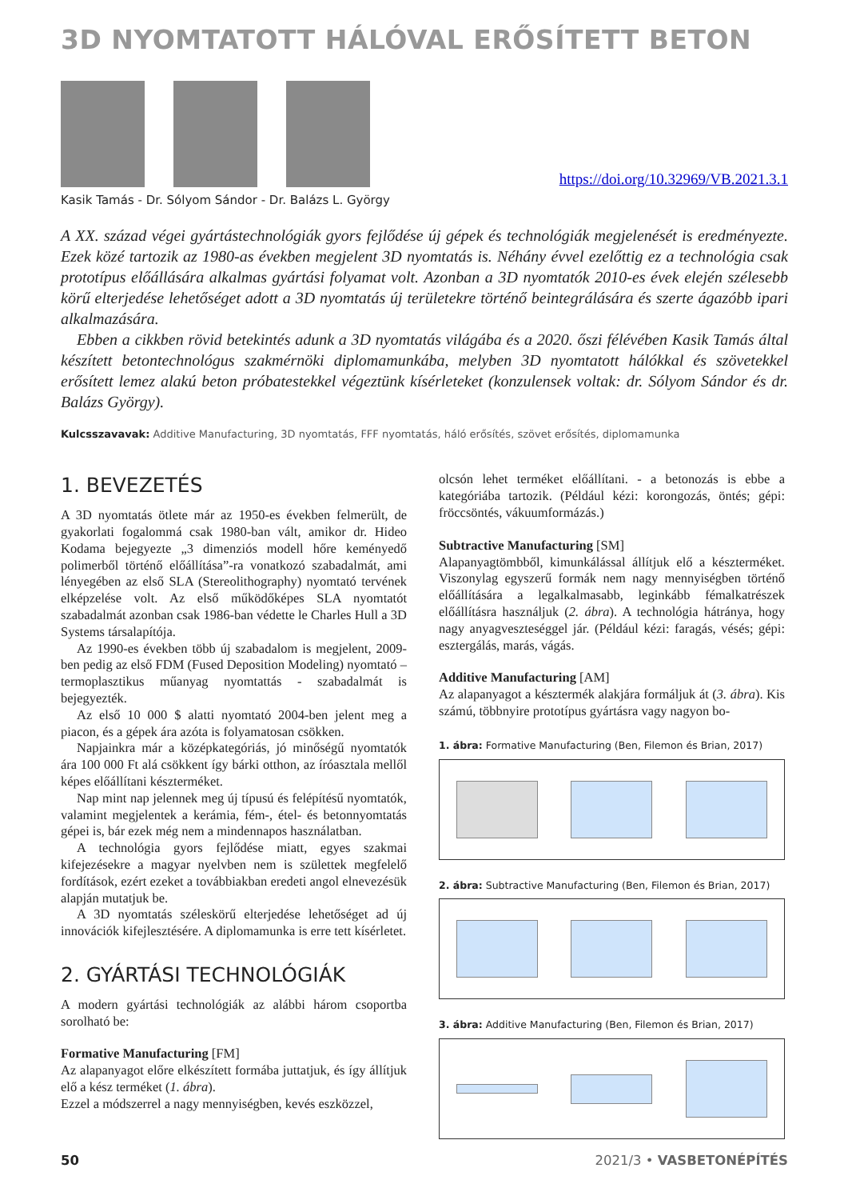3D NYOMTATOTT HÁLÓVAL ERŐSÍTETT BETON
Kasik Tamás - Dr. Sólyom Sándor - Dr. Balázs L. György
https://doi.org/10.32969/VB.2021.3.1
A XX. század végei gyártástechnológiák gyors fejlődése új gépek és technológiák megjelenését is eredményezte. Ezek közé tartozik az 1980-as években megjelent 3D nyomtatás is. Néhány évvel ezelőttig ez a technológia csak prototípus előállására alkalmas gyártási folyamat volt. Azonban a 3D nyomtatók 2010-es évek elején szélesebb körű elterjedése lehetőséget adott a 3D nyomtatás új területekre történő beintegrálására és szerte ágazóbb ipari alkalmazására.
Ebben a cikkben rövid betekintés adunk a 3D nyomtatás világába és a 2020. őszi félévében Kasik Tamás által készített betontechnológus szakmérnöki diplomamunkába, melyben 3D nyomtatott hálókkal és szövetekkel erősített lemez alakú beton próbatestekkel végeztünk kísérleteket (konzulensek voltak: dr. Sólyom Sándor és dr. Balázs György).
Kulcsszavavak: Additive Manufacturing, 3D nyomtatás, FFF nyomtatás, háló erősítés, szövet erősítés, diplomamunka
1. BEVEZETÉS
A 3D nyomtatás ötlete már az 1950-es években felmerült, de gyakorlati fogalommá csak 1980-ban vált, amikor dr. Hideo Kodama bejegyezte „3 dimenziós modell hőre keményedő polimerből történő előállítása”-ra vonatkozó szabadalmát, ami lényegében az első SLA (Stereolithography) nyomtató tervének elképzelése volt. Az első működőképes SLA nyomtatót szabadalmát azonban csak 1986-ban védette le Charles Hull a 3D Systems társalapítója.
Az 1990-es években több új szabadalom is megjelent, 2009-ben pedig az első FDM (Fused Deposition Modeling) nyomtató – termoplasztikus műanyag nyomtattás - szabadalmát is bejegyezték.
Az első 10 000 $ alatti nyomtató 2004-ben jelent meg a piacon, és a gépek ára azóta is folyamatosan csökken.
Napjainkra már a középkategóriás, jó minőségű nyomtatók ára 100 000 Ft alá csökkent így bárki otthon, az íróasztala mellől képes előállítani készterméket.
Nap mint nap jelennek meg új típusú és felépítésű nyomtatók, valamint megjelentek a kerámia, fém-, étel- és betonnyomtatás gépei is, bár ezek még nem a mindennapos használatban.
A technológia gyors fejlődése miatt, egyes szakmai kifejezésekre a magyar nyelvben nem is születtek megfelelő fordítások, ezért ezeket a továbbiakban eredeti angol elnevezésük alapján mutatjuk be.
A 3D nyomtatás széleskörű elterjedése lehetőséget ad új innovációk kifejlesztésére. A diplomamunka is erre tett kísérletet.
2. GYÁRTÁSI TECHNOLÓGIÁK
A modern gyártási technológiák az alábbi három csoportba sorolható be:
Formative Manufacturing [FM]
Az alapanyagot előre elkészített formába juttatjuk, és így állítjuk elő a kész terméket (1. ábra).
Ezzel a módszerrel a nagy mennyiségben, kevés eszközzel,
olcsón lehet terméket előállítani. - a betonozás is ebbe a kategóriába tartozik. (Például kézi: korongozás, öntés; gépi: fröccsöntés, vákuumformázás.)
Subtractive Manufacturing [SM]
Alapanyagtömbből, kimunkálással állítjuk elő a készterméket. Viszonylag egyszerű formák nem nagy mennyiségben történő előállítására a legalkalmasabb, leginkább fémalkatrészek előállításra használjuk (2. ábra). A technológia hátránya, hogy nagy anyagveszteséggel jár. (Például kézi: faragás, vésés; gépi: esztergálás, marás, vágás.
Additive Manufacturing [AM]
Az alapanyagot a késztermék alakjára formáljuk át (3. ábra). Kis számú, többnyire prototípus gyártásra vagy nagyon bo-
1. ábra: Formative Manufacturing (Ben, Filemon és Brian, 2017)
2. ábra: Subtractive Manufacturing (Ben, Filemon és Brian, 2017)
3. ábra: Additive Manufacturing (Ben, Filemon és Brian, 2017)
50 2021/3 • VASBETONÉPÍTÉS